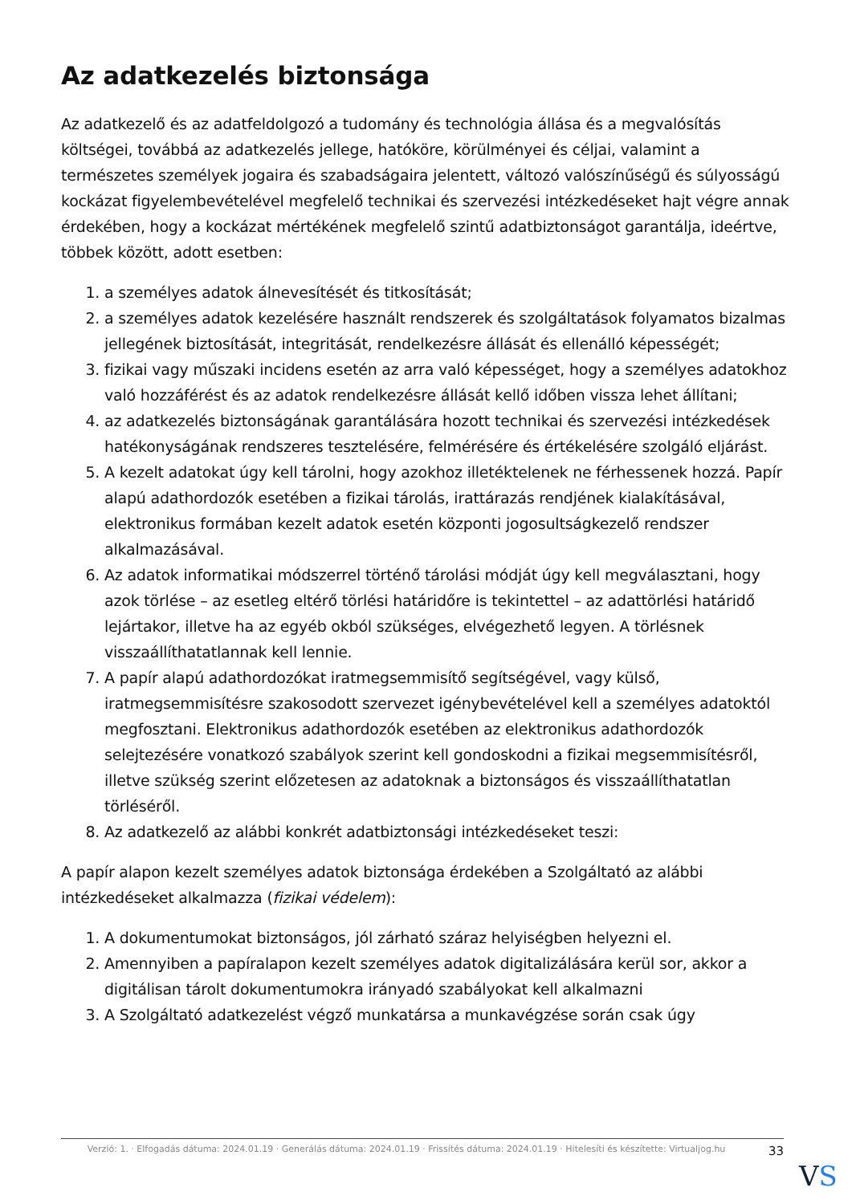Az adatkezelés biztonsága
Az adatkezelő és az adatfeldolgozó a tudomány és technológia állása és a megvalósítás költségei, továbbá az adatkezelés jellege, hatóköre, körülményei és céljai, valamint a természetes személyek jogaira és szabadságaira jelentett, változó valószínűségű és súlyosságú kockázat figyelembevételével megfelelő technikai és szervezési intézkedéseket hajt végre annak érdekében, hogy a kockázat mértékének megfelelő szintű adatbiztonságot garantálja, ideértve, többek között, adott esetben:
1. a személyes adatok álnevesítését és titkosítását;
2. a személyes adatok kezelésére használt rendszerek és szolgáltatások folyamatos bizalmas jellegének biztosítását, integritását, rendelkezésre állását és ellenálló képességét;
3. fizikai vagy műszaki incidens esetén az arra való képességet, hogy a személyes adatokhoz való hozzáférést és az adatok rendelkezésre állását kellő időben vissza lehet állítani;
4. az adatkezelés biztonságának garantálására hozott technikai és szervezési intézkedések hatékonyságának rendszeres tesztelésére, felmérésére és értékelésére szolgáló eljárást.
5. A kezelt adatokat úgy kell tárolni, hogy azokhoz illetéktelenek ne férhessenek hozzá. Papír alapú adathordozók esetében a fizikai tárolás, irattárazás rendjének kialakításával, elektronikus formában kezelt adatok esetén központi jogosultságkezelő rendszer alkalmazásával.
6. Az adatok informatikai módszerrel történő tárolási módját úgy kell megválasztani, hogy azok törlése – az esetleg eltérő törlési határidőre is tekintettel – az adattörlési határidő lejártakor, illetve ha az egyéb okból szükséges, elvégezhető legyen. A törlésnek visszaállíthatatlannak kell lennie.
7. A papír alapú adathordozókat iratmegsemmisítő segítségével, vagy külső, iratmegsemmisítésre szakosodott szervezet igénybevételével kell a személyes adatoktól megfosztani. Elektronikus adathordozók esetében az elektronikus adathordozók selejtezésére vonatkozó szabályok szerint kell gondoskodni a fizikai megsemmisítésről, illetve szükség szerint előzetesen az adatoknak a biztonságos és visszaállíthatatlan törléséről.
8. Az adatkezelő az alábbi konkrét adatbiztonsági intézkedéseket teszi:
A papír alapon kezelt személyes adatok biztonsága érdekében a Szolgáltató az alábbi intézkedéseket alkalmazza (fizikai védelem):
1. A dokumentumokat biztonságos, jól zárható száraz helyiségben helyezni el.
2. Amennyiben a papíralapon kezelt személyes adatok digitalizálására kerül sor, akkor a digitálisan tárolt dokumentumokra irányadó szabályokat kell alkalmazni
3. A Szolgáltató adatkezelést végző munkatársa a munkavégzése során csak úgy
Verzió: 1. · Elfogadás dátuma: 2024.01.19 · Generálás dátuma: 2024.01.19 · Frissítés dátuma: 2024.01.19 · Hitelesíti és készítette: Virtualjog.hu
33
VS